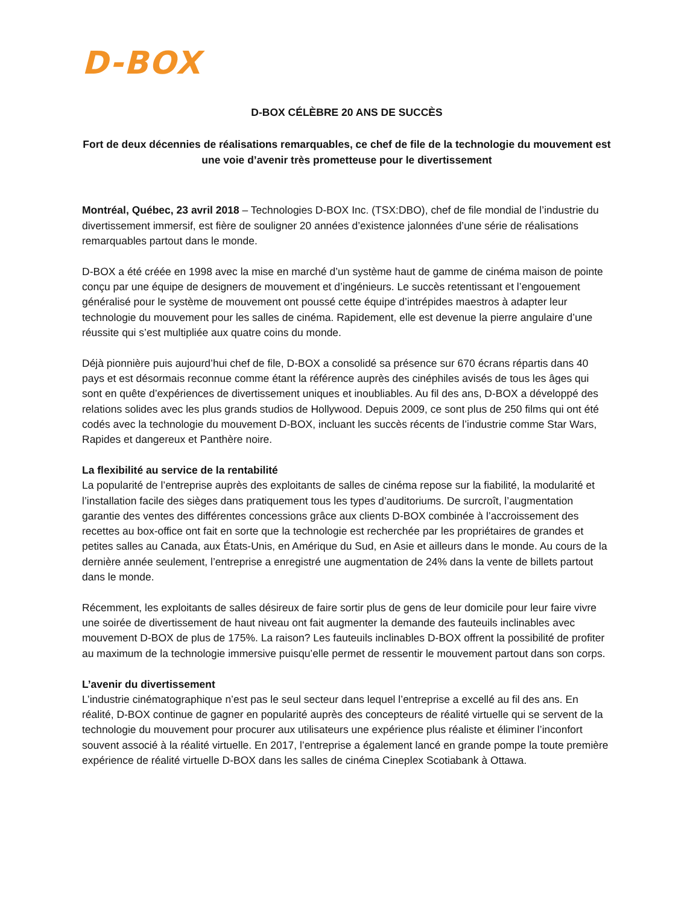D-BOX
D-BOX CÉLÈBRE 20 ANS DE SUCCÈS
Fort de deux décennies de réalisations remarquables, ce chef de file de la technologie du mouvement est une voie d’avenir très prometteuse pour le divertissement
Montréal, Québec, 23 avril 2018 – Technologies D-BOX Inc. (TSX:DBO), chef de file mondial de l’industrie du divertissement immersif, est fière de souligner 20 années d’existence jalonnées d’une série de réalisations remarquables partout dans le monde.
D-BOX a été créée en 1998 avec la mise en marché d’un système haut de gamme de cinéma maison de pointe conçu par une équipe de designers de mouvement et d’ingénieurs. Le succès retentissant et l’engouement généralisé pour le système de mouvement ont poussé cette équipe d’intrépides maestros à adapter leur technologie du mouvement pour les salles de cinéma. Rapidement, elle est devenue la pierre angulaire d’une réussite qui s’est multipliée aux quatre coins du monde.
Déjà pionnière puis aujourd’hui chef de file, D-BOX a consolidé sa présence sur 670 écrans répartis dans 40 pays et est désormais reconnue comme étant la référence auprès des cinéphiles avisés de tous les âges qui sont en quête d’expériences de divertissement uniques et inoubliables. Au fil des ans, D-BOX a développé des relations solides avec les plus grands studios de Hollywood. Depuis 2009, ce sont plus de 250 films qui ont été codés avec la technologie du mouvement D-BOX, incluant les succès récents de l’industrie comme Star Wars, Rapides et dangereux et Panthère noire.
La flexibilité au service de la rentabilité
La popularité de l’entreprise auprès des exploitants de salles de cinéma repose sur la fiabilité, la modularité et l’installation facile des sièges dans pratiquement tous les types d’auditoriums. De surcroît, l’augmentation garantie des ventes des différentes concessions grâce aux clients D-BOX combinée à l’accroissement des recettes au box-office ont fait en sorte que la technologie est recherchée par les propriétaires de grandes et petites salles au Canada, aux États-Unis, en Amérique du Sud, en Asie et ailleurs dans le monde. Au cours de la dernière année seulement, l’entreprise a enregistré une augmentation de 24% dans la vente de billets partout dans le monde.
Récemment, les exploitants de salles désireux de faire sortir plus de gens de leur domicile pour leur faire vivre une soirée de divertissement de haut niveau ont fait augmenter la demande des fauteuils inclinables avec mouvement D-BOX de plus de 175%. La raison? Les fauteuils inclinables D-BOX offrent la possibilité de profiter au maximum de la technologie immersive puisqu’elle permet de ressentir le mouvement partout dans son corps.
L’avenir du divertissement
L’industrie cinématographique n’est pas le seul secteur dans lequel l’entreprise a excellé au fil des ans. En réalité, D-BOX continue de gagner en popularité auprès des concepteurs de réalité virtuelle qui se servent de la technologie du mouvement pour procurer aux utilisateurs une expérience plus réaliste et éliminer l’inconfort souvent associé à la réalité virtuelle. En 2017, l’entreprise a également lancé en grande pompe la toute première expérience de réalité virtuelle D-BOX dans les salles de cinéma Cineplex Scotiabank à Ottawa.